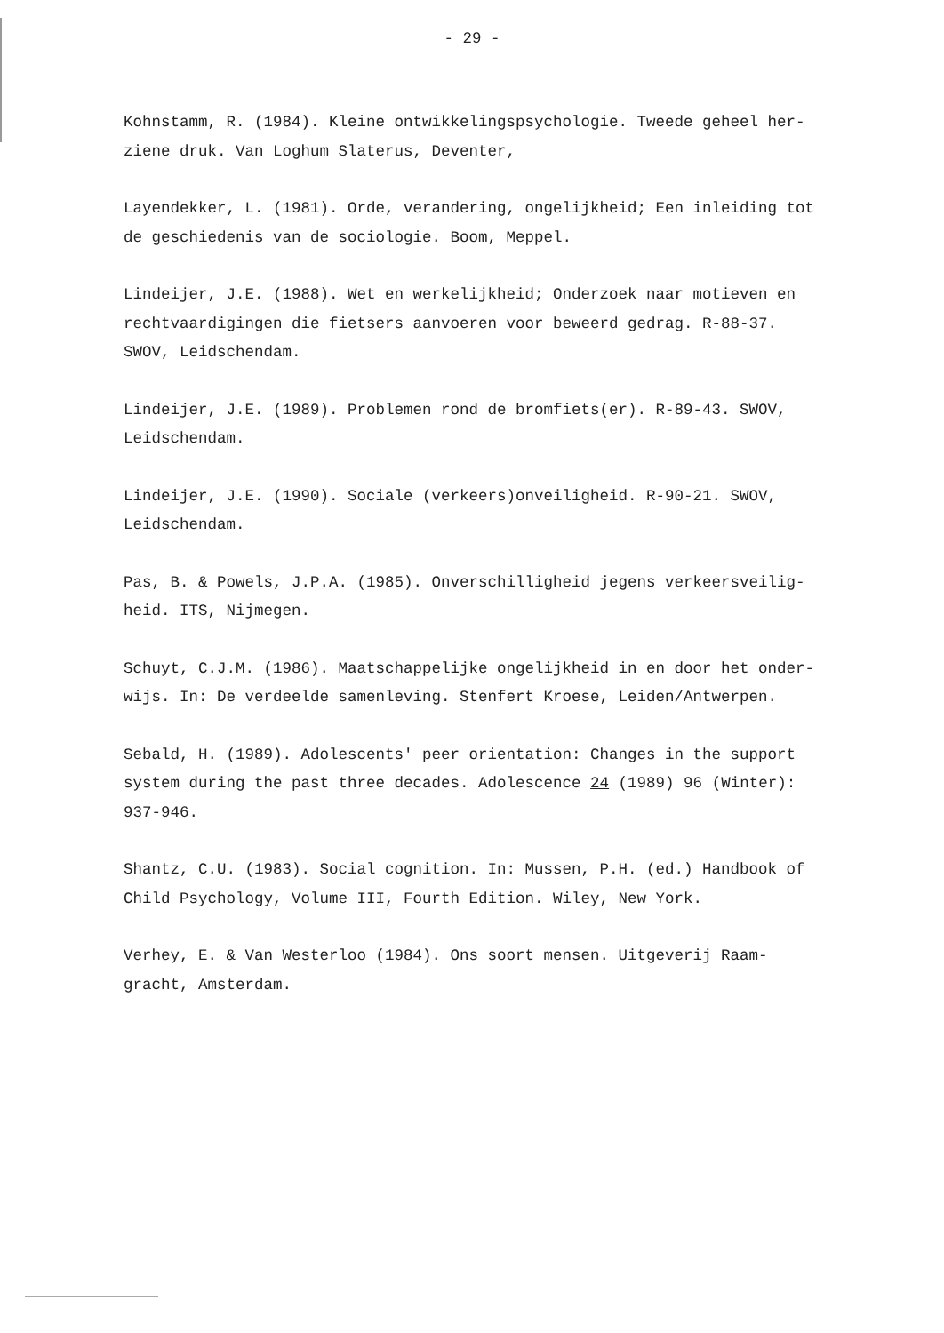- 29 -
Kohnstamm, R. (1984). Kleine ontwikkelingspsychologie. Tweede geheel her-
ziene druk. Van Loghum Slaterus, Deventer,
Layendekker, L. (1981). Orde, verandering, ongelijkheid; Een inleiding tot
de geschiedenis van de sociologie. Boom, Meppel.
Lindeijer, J.E. (1988). Wet en werkelijkheid; Onderzoek naar motieven en
rechtvaardigingen die fietsers aanvoeren voor beweerd gedrag. R-88-37.
SWOV, Leidschendam.
Lindeijer, J.E. (1989). Problemen rond de bromfiets(er). R-89-43. SWOV,
Leidschendam.
Lindeijer, J.E. (1990). Sociale (verkeers)onveiligheid. R-90-21. SWOV,
Leidschendam.
Pas, B. & Powels, J.P.A. (1985). Onverschilligheid jegens verkeersveilig-
heid. ITS, Nijmegen.
Schuyt, C.J.M. (1986). Maatschappelijke ongelijkheid in en door het onder-
wijs. In: De verdeelde samenleving. Stenfert Kroese, Leiden/Antwerpen.
Sebald, H. (1989). Adolescents' peer orientation: Changes in the support
system during the past three decades. Adolescence 24 (1989) 96 (Winter):
937-946.
Shantz, C.U. (1983). Social cognition. In: Mussen, P.H. (ed.) Handbook of
Child Psychology, Volume III, Fourth Edition. Wiley, New York.
Verhey, E. & Van Westerloo (1984). Ons soort mensen. Uitgeverij Raam-
gracht, Amsterdam.